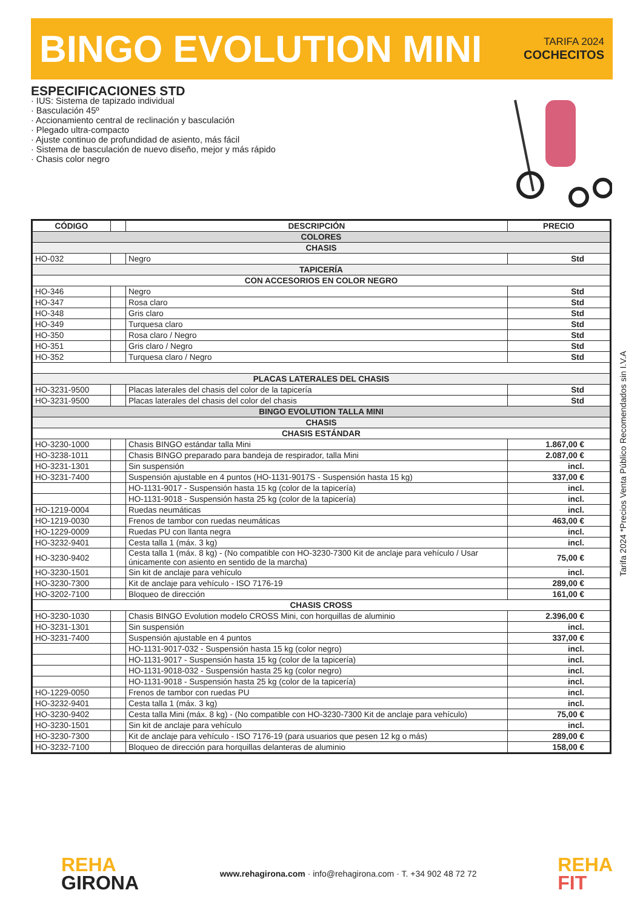BINGO EVOLUTION MINI
TARIFA 2024
COCHECITOS
ESPECIFICACIONES STD
· IUS: Sistema de tapizado individual
· Basculación 45º
· Accionamiento central de reclinación y basculación
· Plegado ultra-compacto
· Ajuste continuo de profundidad de asiento, más fácil
· Sistema de basculación de nuevo diseño, mejor y más rápido
· Chasis color negro
| CÓDIGO | | DESCRIPCIÓN | PRECIO |
| --- | --- | --- | --- |
| COLORES | | | |
| CHASIS | | | |
| HO-032 | | Negro | Std |
| TAPICERÍA | | | |
| CON ACCESORIOS EN COLOR NEGRO | | | |
| HO-346 | | Negro | Std |
| HO-347 | | Rosa claro | Std |
| HO-348 | | Gris claro | Std |
| HO-349 | | Turquesa claro | Std |
| HO-350 | | Rosa claro / Negro | Std |
| HO-351 | | Gris claro / Negro | Std |
| HO-352 | | Turquesa claro / Negro | Std |
| PLACAS LATERALES DEL CHASIS | | | |
| HO-3231-9500 | | Placas laterales del chasis del color de la tapicería | Std |
| HO-3231-9500 | | Placas laterales del chasis del color del chasis | Std |
| BINGO EVOLUTION TALLA MINI | | | |
| CHASIS | | | |
| CHASIS ESTÁNDAR | | | |
| HO-3230-1000 | | Chasis BINGO estándar talla Mini | 1.867,00 € |
| HO-3238-1011 | | Chasis BINGO preparado para bandeja de respirador, talla Mini | 2.087,00 € |
| HO-3231-1301 | | Sin suspensión | incl. |
| HO-3231-7400 | | Suspensión ajustable en 4 puntos (HO-1131-9017S - Suspensión hasta 15 kg) | 337,00 € |
| | | HO-1131-9017 - Suspensión hasta 15 kg (color de la tapicería) | incl. |
| | | HO-1131-9018 - Suspensión hasta 25 kg (color de la tapicería) | incl. |
| HO-1219-0004 | | Ruedas neumáticas | incl. |
| HO-1219-0030 | | Frenos de tambor con ruedas neumáticas | 463,00 € |
| HO-1229-0009 | | Ruedas PU con llanta negra | incl. |
| HO-3232-9401 | | Cesta talla 1 (máx. 3 kg) | incl. |
| HO-3230-9402 | | Cesta talla 1 (máx. 8 kg) - (No compatible con HO-3230-7300 Kit de anclaje para vehículo / Usar únicamente con asiento en sentido de la marcha) | 75,00 € |
| HO-3230-1501 | | Sin kit de anclaje para vehículo | incl. |
| HO-3230-7300 | | Kit de anclaje para vehículo - ISO 7176-19 | 289,00 € |
| HO-3202-7100 | | Bloqueo de dirección | 161,00 € |
| CHASIS CROSS | | | |
| HO-3230-1030 | | Chasis BINGO Evolution modelo CROSS Mini, con horquillas de aluminio | 2.396,00 € |
| HO-3231-1301 | | Sin suspensión | incl. |
| HO-3231-7400 | | Suspensión ajustable en 4 puntos | 337,00 € |
| | | HO-1131-9017-032 - Suspensión hasta 15 kg (color negro) | incl. |
| | | HO-1131-9017 - Suspensión hasta 15 kg (color de la tapicería) | incl. |
| | | HO-1131-9018-032 - Suspensión hasta 25 kg (color negro) | incl. |
| | | HO-1131-9018 - Suspensión hasta 25 kg (color de la tapicería) | incl. |
| HO-1229-0050 | | Frenos de tambor con ruedas PU | incl. |
| HO-3232-9401 | | Cesta talla 1 (máx. 3 kg) | incl. |
| HO-3230-9402 | | Cesta talla Mini (máx. 8 kg) - (No compatible con HO-3230-7300 Kit de anclaje para vehículo) | 75,00 € |
| HO-3230-1501 | | Sin kit de anclaje para vehículo | incl. |
| HO-3230-7300 | | Kit de anclaje para vehículo - ISO 7176-19 (para usuarios que pesen 12 kg o más) | 289,00 € |
| HO-3232-7100 | | Bloqueo de dirección para horquillas delanteras de aluminio | 158,00 € |
Tarifa 2024 *Precios Venta Público Recomendados sin I.V.A
REHA
GIRONA
www.rehagirona.com · info@rehagirona.com · T. +34 902 48 72 72
REHA
FIT